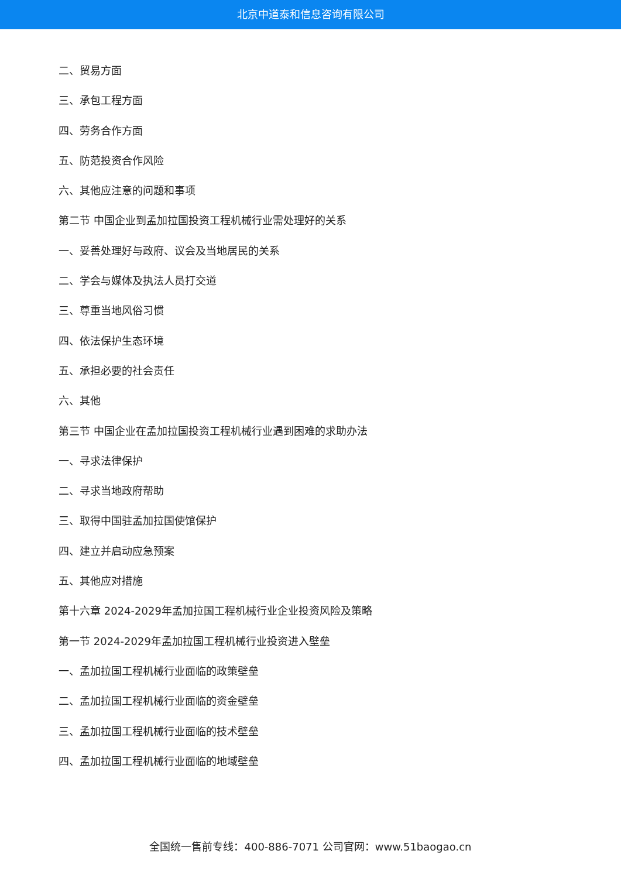北京中道泰和信息咨询有限公司
二、贸易方面
三、承包工程方面
四、劳务合作方面
五、防范投资合作风险
六、其他应注意的问题和事项
第二节 中国企业到孟加拉国投资工程机械行业需处理好的关系
一、妥善处理好与政府、议会及当地居民的关系
二、学会与媒体及执法人员打交道
三、尊重当地风俗习惯
四、依法保护生态环境
五、承担必要的社会责任
六、其他
第三节 中国企业在孟加拉国投资工程机械行业遇到困难的求助办法
一、寻求法律保护
二、寻求当地政府帮助
三、取得中国驻孟加拉国使馆保护
四、建立并启动应急预案
五、其他应对措施
第十六章 2024-2029年孟加拉国工程机械行业企业投资风险及策略
第一节 2024-2029年孟加拉国工程机械行业投资进入壁垒
一、孟加拉国工程机械行业面临的政策壁垒
二、孟加拉国工程机械行业面临的资金壁垒
三、孟加拉国工程机械行业面临的技术壁垒
四、孟加拉国工程机械行业面临的地域壁垒
全国统一售前专线：400-886-7071 公司官网：www.51baogao.cn